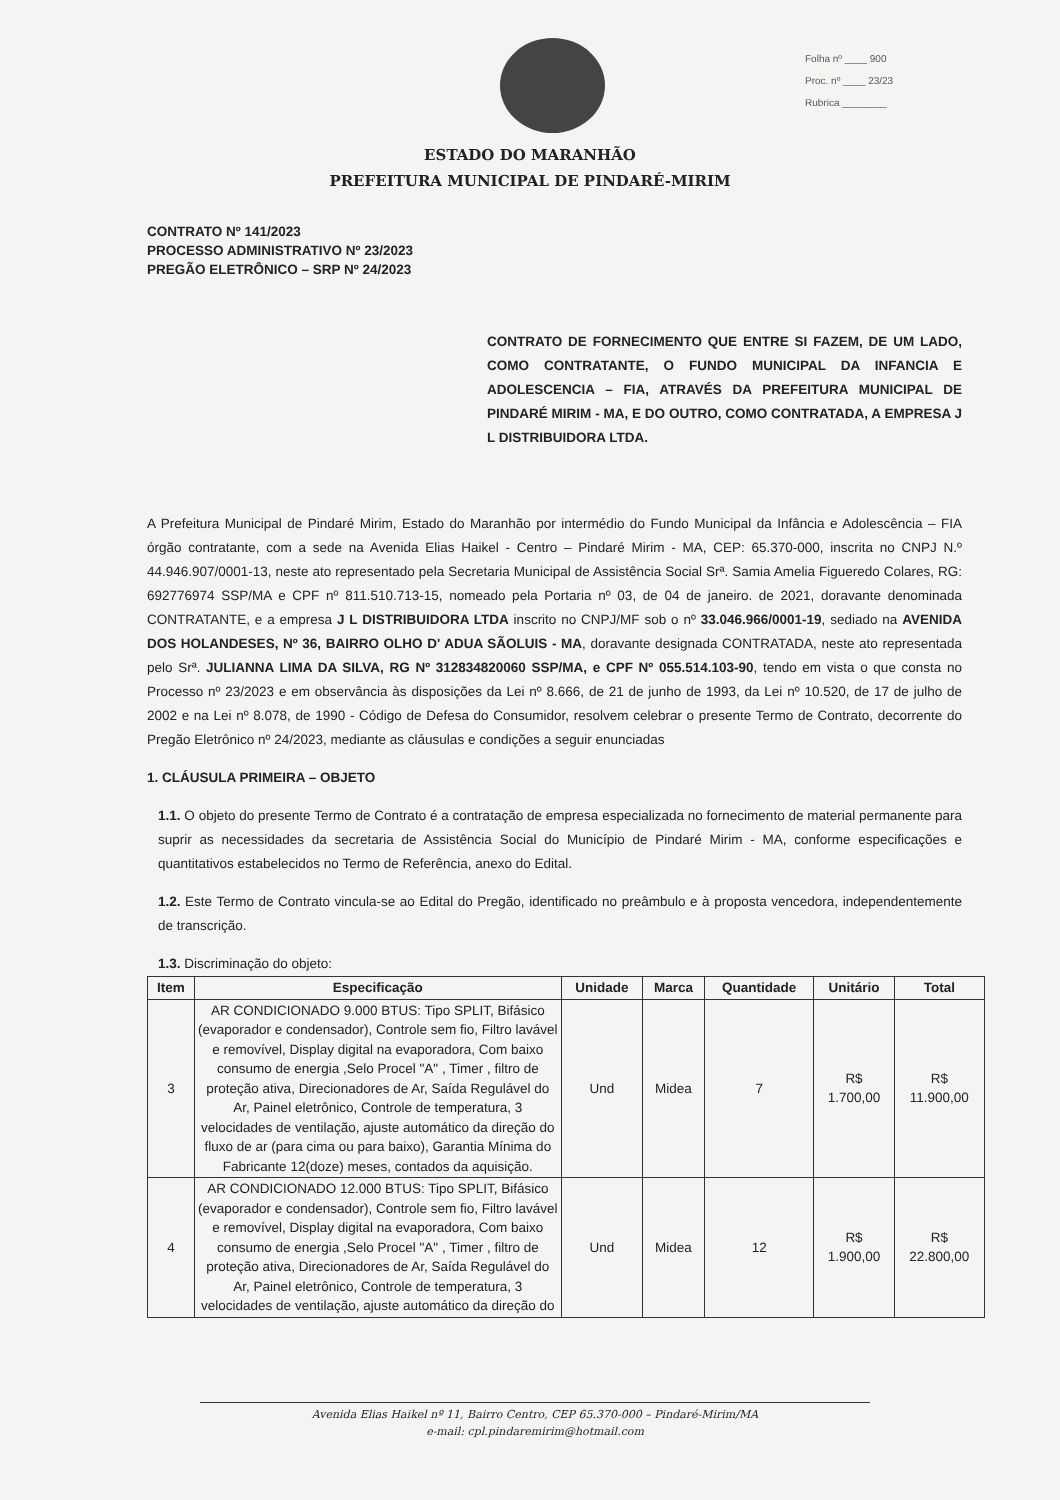Folha nº ____ 900
Proc. nº ____ 23/23
Rubrica ________
ESTADO DO MARANHÃO
PREFEITURA MUNICIPAL DE PINDARÉ-MIRIM
CONTRATO Nº 141/2023
PROCESSO ADMINISTRATIVO Nº 23/2023
PREGÃO ELETRÔNICO – SRP Nº 24/2023
CONTRATO DE FORNECIMENTO QUE ENTRE SI FAZEM, DE UM LADO, COMO CONTRATANTE, O FUNDO MUNICIPAL DA INFANCIA E ADOLESCENCIA – FIA, ATRAVÉS DA PREFEITURA MUNICIPAL DE PINDARÉ MIRIM - MA, E DO OUTRO, COMO CONTRATADA, A EMPRESA J L DISTRIBUIDORA LTDA.
A Prefeitura Municipal de Pindaré Mirim, Estado do Maranhão por intermédio do Fundo Municipal da Infância e Adolescência – FIA órgão contratante, com a sede na Avenida Elias Haikel - Centro – Pindaré Mirim - MA, CEP: 65.370-000, inscrita no CNPJ N.º 44.946.907/0001-13, neste ato representado pela Secretaria Municipal de Assistência Social Srª. Samia Amelia Figueredo Colares, RG: 692776974 SSP/MA e CPF nº 811.510.713-15, nomeado pela Portaria nº 03, de 04 de janeiro. de 2021, doravante denominada CONTRATANTE, e a empresa J L DISTRIBUIDORA LTDA inscrito no CNPJ/MF sob o nº 33.046.966/0001-19, sediado na AVENIDA DOS HOLANDESES, Nº 36, BAIRRO OLHO D' ADUA SÃOLUIS - MA, doravante designada CONTRATADA, neste ato representada pelo Srª. JULIANNA LIMA DA SILVA, RG Nº 312834820060 SSP/MA, e CPF Nº 055.514.103-90, tendo em vista o que consta no Processo nº 23/2023 e em observância às disposições da Lei nº 8.666, de 21 de junho de 1993, da Lei nº 10.520, de 17 de julho de 2002 e na Lei nº 8.078, de 1990 - Código de Defesa do Consumidor, resolvem celebrar o presente Termo de Contrato, decorrente do Pregão Eletrônico nº 24/2023, mediante as cláusulas e condições a seguir enunciadas
1. CLÁUSULA PRIMEIRA – OBJETO
1.1. O objeto do presente Termo de Contrato é a contratação de empresa especializada no fornecimento de material permanente para suprir as necessidades da secretaria de Assistência Social do Município de Pindaré Mirim - MA, conforme especificações e quantitativos estabelecidos no Termo de Referência, anexo do Edital.
1.2. Este Termo de Contrato vincula-se ao Edital do Pregão, identificado no preâmbulo e à proposta vencedora, independentemente de transcrição.
1.3. Discriminação do objeto:
| Item | Especificação | Unidade | Marca | Quantidade | Unitário | Total |
| --- | --- | --- | --- | --- | --- | --- |
| 3 | AR CONDICIONADO 9.000 BTUS: Tipo SPLIT, Bifásico (evaporador e condensador), Controle sem fio, Filtro lavável e removível, Display digital na evaporadora, Com baixo consumo de energia ,Selo Procel "A" , Timer , filtro de proteção ativa, Direcionadores de Ar, Saída Regulável do Ar, Painel eletrônico, Controle de temperatura, 3 velocidades de ventilação, ajuste automático da direção do fluxo de ar (para cima ou para baixo), Garantia Mínima do Fabricante 12(doze) meses, contados da aquisição. | Und | Midea | 7 | R$ 1.700,00 | R$ 11.900,00 |
| 4 | AR CONDICIONADO 12.000 BTUS: Tipo SPLIT, Bifásico (evaporador e condensador), Controle sem fio, Filtro lavável e removível, Display digital na evaporadora, Com baixo consumo de energia ,Selo Procel "A" , Timer , filtro de proteção ativa, Direcionadores de Ar, Saída Regulável do Ar, Painel eletrônico, Controle de temperatura, 3 velocidades de ventilação, ajuste automático da direção do | Und | Midea | 12 | R$ 1.900,00 | R$ 22.800,00 |
Avenida Elias Haikel nº 11, Bairro Centro, CEP 65.370-000 – Pindaré-Mirim/MA
e-mail: cpl.pindaremirim@hotmail.com